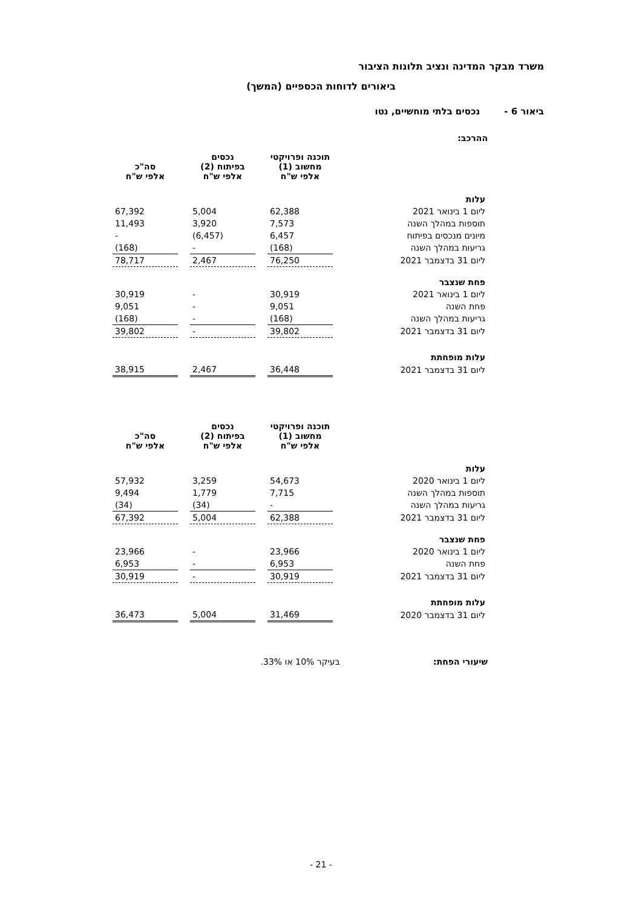משרד מבקר המדינה ונציב תלונות הציבור
ביאורים לדוחות הכספיים (המשך)
ביאור 6 -נכסים בלתי מוחשיים, נטו
ההרכב:
| | תוכנה ופרויקטי מחשוב (1) אלפי ש"ח | | נכסים בפיתוח (2) אלפי ש"ח | | סה"כ אלפי ש"ח |
| עלות | | | | | |
| ליום 1 בינואר 2021 | 62,388 | | 5,004 | | 67,392 |
| תוספות במהלך השנה | 7,573 | | 3,920 | | 11,493 |
| מיונים מנכסים בפיתוח | 6,457 | | (6,457) | | - |
| גריעות במהלך השנה | (168) | | - | | (168) |
| ליום 31 בדצמבר 2021 | 76,250 | | 2,467 | | 78,717 |
| פחת שנצבר | | | | | |
| ליום 1 בינואר 2021 | 30,919 | | - | | 30,919 |
| פחת השנה | 9,051 | | - | | 9,051 |
| גריעות במהלך השנה | (168) | | - | | (168) |
| ליום 31 בדצמבר 2021 | 39,802 | | - | | 39,802 |
| עלות מופחתת | | | | | |
| ליום 31 בדצמבר 2021 | 36,448 | | 2,467 | | 38,915 |
| | תוכנה ופרויקטי מחשוב (1) אלפי ש"ח | | נכסים בפיתוח (2) אלפי ש"ח | | סה"כ אלפי ש"ח |
| עלות | | | | | |
| ליום 1 בינואר 2020 | 54,673 | | 3,259 | | 57,932 |
| תוספות במהלך השנה | 7,715 | | 1,779 | | 9,494 |
| גריעות במהלך השנה | - | | (34) | | (34) |
| ליום 31 בדצמבר 2021 | 62,388 | | 5,004 | | 67,392 |
| פחת שנצבר | | | | | |
| ליום 1 בינואר 2020 | 23,966 | | - | | 23,966 |
| פחת השנה | 6,953 | | - | | 6,953 |
| ליום 31 בדצמבר 2021 | 30,919 | | - | | 30,919 |
| עלות מופחתת | | | | | |
| ליום 31 בדצמבר 2020 | 31,469 | | 5,004 | | 36,473 |
שיעורי הפחת: בעיקר 10% או 33%.
- 21 -